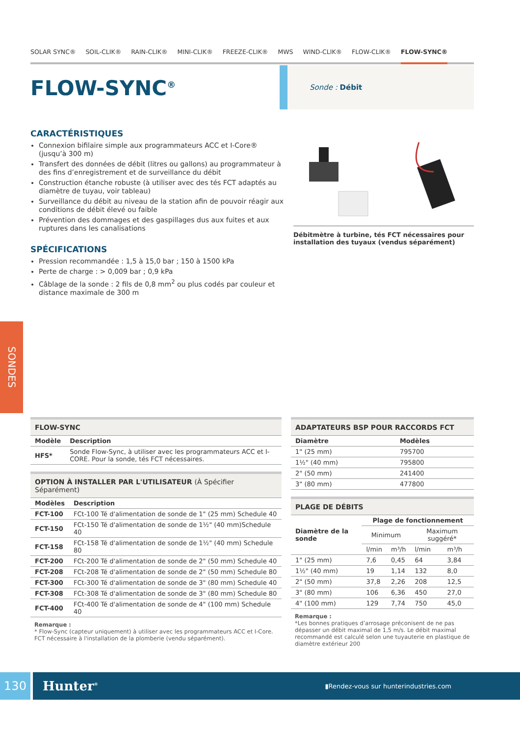SOLAR SYNC® SOIL-CLIK® RAIN-CLIK® MINI-CLIK® FREEZE-CLIK® MWS WIND-CLIK® FLOW-CLIK® FLOW-SYNC®
FLOW-SYNC<sup>®</sup>
Sonde : Débit
CARACTÉRISTIQUES
Connexion bifilaire simple aux programmateurs ACC et I-Core® (jusqu’à 300 m)
Transfert des données de débit (litres ou gallons) au programmateur à des fins d’enregistrement et de surveillance du débit
Construction étanche robuste (à utiliser avec des tés FCT adaptés au diamètre de tuyau, voir tableau)
Surveillance du débit au niveau de la station afin de pouvoir réagir aux conditions de débit élevé ou faible
Prévention des dommages et des gaspillages dus aux fuites et aux ruptures dans les canalisations
SPÉCIFICATIONS
Pression recommandée : 1,5 à 15,0 bar ; 150 à 1500 kPa
Perte de charge : > 0,009 bar ; 0,9 kPa
Câblage de la sonde : 2 fils de 0,8 mm<sup>2</sup> ou plus codés par couleur et distance maximale de 300 m
Débitmètre à turbine, tés FCT nécessaires pour installation des tuyaux (vendus séparément)
SONDES
| FLOW-SYNC | |
| Modèle | Description |
| HFS* | Sonde Flow-Sync, à utiliser avec les programmateurs ACC et I-CORE. Pour la sonde, tés FCT nécessaires. |
| OPTION À INSTALLER PAR L'UTILISATEUR (À Spécifier Séparément) | |
| Modèles | Description |
| FCT-100 | FCt-100 Té d'alimentation de sonde de 1" (25 mm) Schedule 40 |
| FCT-150 | FCt-150 Té d'alimentation de sonde de 1½" (40 mm)Schedule 40 |
| FCT-158 | FCt-158 Té d'alimentation de sonde de 1½" (40 mm) Schedule 80 |
| FCT-200 | FCt-200 Té d'alimentation de sonde de 2" (50 mm) Schedule 40 |
| FCT-208 | FCt-208 Té d'alimentation de sonde de 2" (50 mm) Schedule 80 |
| FCT-300 | FCt-300 Té d'alimentation de sonde de 3" (80 mm) Schedule 40 |
| FCT-308 | FCt-308 Té d'alimentation de sonde de 3" (80 mm) Schedule 80 |
| FCT-400 | FCt-400 Té d'alimentation de sonde de 4" (100 mm) Schedule 40 |
Remarque :
* Flow-Sync (capteur uniquement) à utiliser avec les programmateurs ACC et I-Core. FCT nécessaire à l'installation de la plomberie (vendu séparément).
| ADAPTATEURS BSP POUR RACCORDS FCT | |
| Diamètre | Modèles |
| 1" (25 mm) | 795700 |
| 1½" (40 mm) | 795800 |
| 2" (50 mm) | 241400 |
| 3" (80 mm) | 477800 |
| PLAGE DE DÉBITS | | | | |
| Diamètre de la sonde | Plage de fonctionnement | | | |
| | Minimum | | Maximum suggéré* | |
| | l/min | m³/h | l/min | m³/h |
| 1" (25 mm) | 7,6 | 0,45 | 64 | 3,84 |
| 1½" (40 mm) | 19 | 1,14 | 132 | 8,0 |
| 2" (50 mm) | 37,8 | 2,26 | 208 | 12,5 |
| 3" (80 mm) | 106 | 6,36 | 450 | 27,0 |
| 4" (100 mm) | 129 | 7,74 | 750 | 45,0 |
Remarque :
*Les bonnes pratiques d’arrosage préconisent de ne pas dépasser un débit maximal de 1,5 m/s. Le débit maximal recommandé est calculé selon une tuyauterie en plastique de diamètre extérieur 200
130
Hunter<sup>®</sup> ▮Rendez-vous sur hunterindustries.com